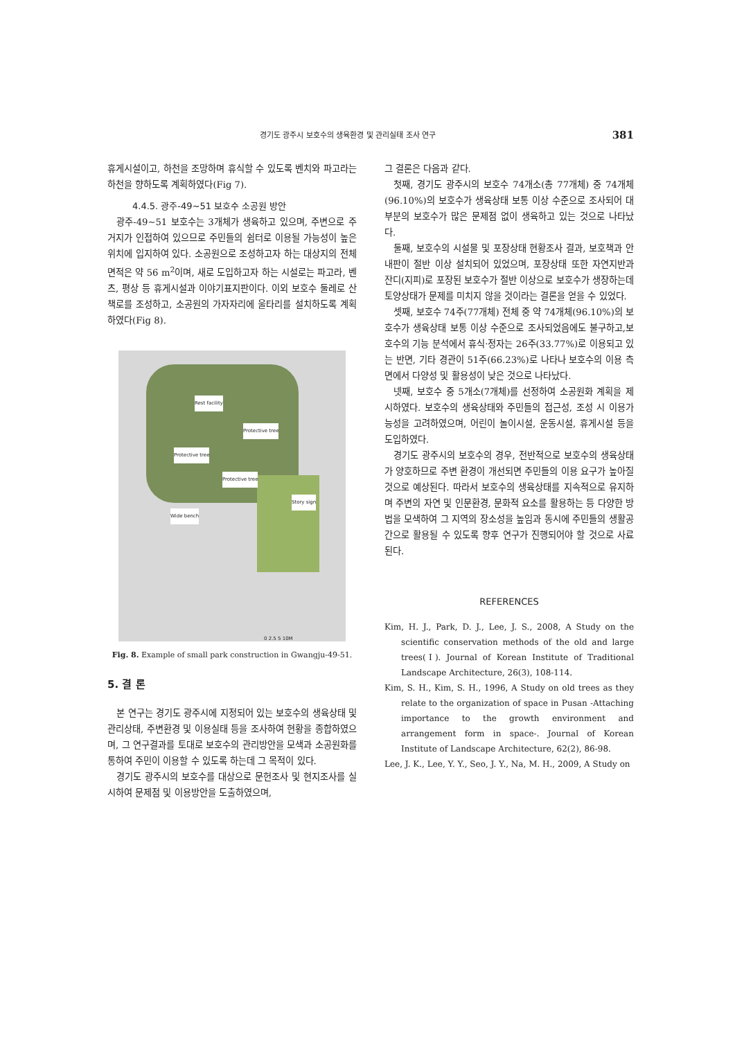경기도 광주시 보호수의 생육환경 및 관리실태 조사 연구 381
휴게시설이고, 하천을 조망하며 휴식할 수 있도록 벤치와 파고라는 하천을 향하도록 계획하였다(Fig 7).
4.4.5. 광주-49~51 보호수 소공원 방안
광주-49~51 보호수는 3개체가 생육하고 있으며, 주변으로 주거지가 인접하여 있으므로 주민들의 쉼터로 이용될 가능성이 높은 위치에 입지하여 있다. 소공원으로 조성하고자 하는 대상지의 전체 면적은 약 56 m<sup>2</sup>이며, 새로 도입하고자 하는 시설로는 파고라, 벤츠, 평상 등 휴게시설과 이야기표지판이다. 이외 보호수 둘레로 산책로를 조성하고, 소공원의 가자자리에 울타리를 설치하도록 계획하였다(Fig 8).
Rest facility
Protective tree
Protective tree
Protective tree
Story sign
Wide bench
0 2.5 5 10M
Fig. 8. Example of small park construction in Gwangju-49-51.
5. 결 론
본 연구는 경기도 광주시에 지정되어 있는 보호수의 생육상태 및 관리상태, 주변환경 및 이용실태 등을 조사하여 현황을 종합하였으며, 그 연구결과를 토대로 보호수의 관리방안을 모색과 소공원화를 통하여 주민이 이용할 수 있도록 하는데 그 목적이 있다.
경기도 광주시의 보호수를 대상으로 문헌조사 및 현지조사를 실시하여 문제점 및 이용방안을 도출하였으며,
그 결론은 다음과 같다.
첫째, 경기도 광주시의 보호수 74개소(총 77개체) 중 74개체(96.10%)의 보호수가 생육상태 보통 이상 수준으로 조사되어 대부분의 보호수가 많은 문제점 없이 생육하고 있는 것으로 나타났다.
둘째, 보호수의 시설물 및 포장상태 현황조사 결과, 보호책과 안내판이 절반 이상 설치되어 있었으며, 포장상태 또한 자연지반과 잔디(지피)로 포장된 보호수가 절반 이상으로 보호수가 생장하는데 토양상태가 문제를 미치지 않을 것이라는 결론을 얻을 수 있었다.
셋째, 보호수 74주(77개체) 전체 중 약 74개체(96.10%)의 보호수가 생육상태 보통 이상 수준으로 조사되었음에도 불구하고,보호수의 기능 분석에서 휴식·정자는 26주(33.77%)로 이용되고 있는 반면, 기타 경관이 51주(66.23%)로 나타나 보호수의 이용 측면에서 다양성 및 활용성이 낮은 것으로 나타났다.
넷째, 보호수 중 5개소(7개체)를 선정하여 소공원화 계획을 제시하였다. 보호수의 생육상태와 주민들의 접근성, 조성 시 이용가능성을 고려하였으며, 어린이 놀이시설, 운동시설, 휴게시설 등을 도입하였다.
경기도 광주시의 보호수의 경우, 전반적으로 보호수의 생육상태가 양호하므로 주변 환경이 개선되면 주민들의 이용 요구가 높아질 것으로 예상된다. 따라서 보호수의 생육상태를 지속적으로 유지하며 주변의 자연 및 인문환경, 문화적 요소를 활용하는 등 다양한 방법을 모색하여 그 지역의 장소성을 높임과 동시에 주민들의 생활공간으로 활용될 수 있도록 향후 연구가 진행되어야 할 것으로 사료된다.
REFERENCES
Kim, H. J., Park, D. J., Lee, J. S., 2008, A Study on the scientific conservation methods of the old and large trees(Ⅰ). Journal of Korean Institute of Traditional Landscape Architecture, 26(3), 108-114.
Kim, S. H., Kim, S. H., 1996, A Study on old trees as they relate to the organization of space in Pusan -Attaching importance to the growth environment and arrangement form in space-. Journal of Korean Institute of Landscape Architecture, 62(2), 86-98.
Lee, J. K., Lee, Y. Y., Seo, J. Y., Na, M. H., 2009, A Study on